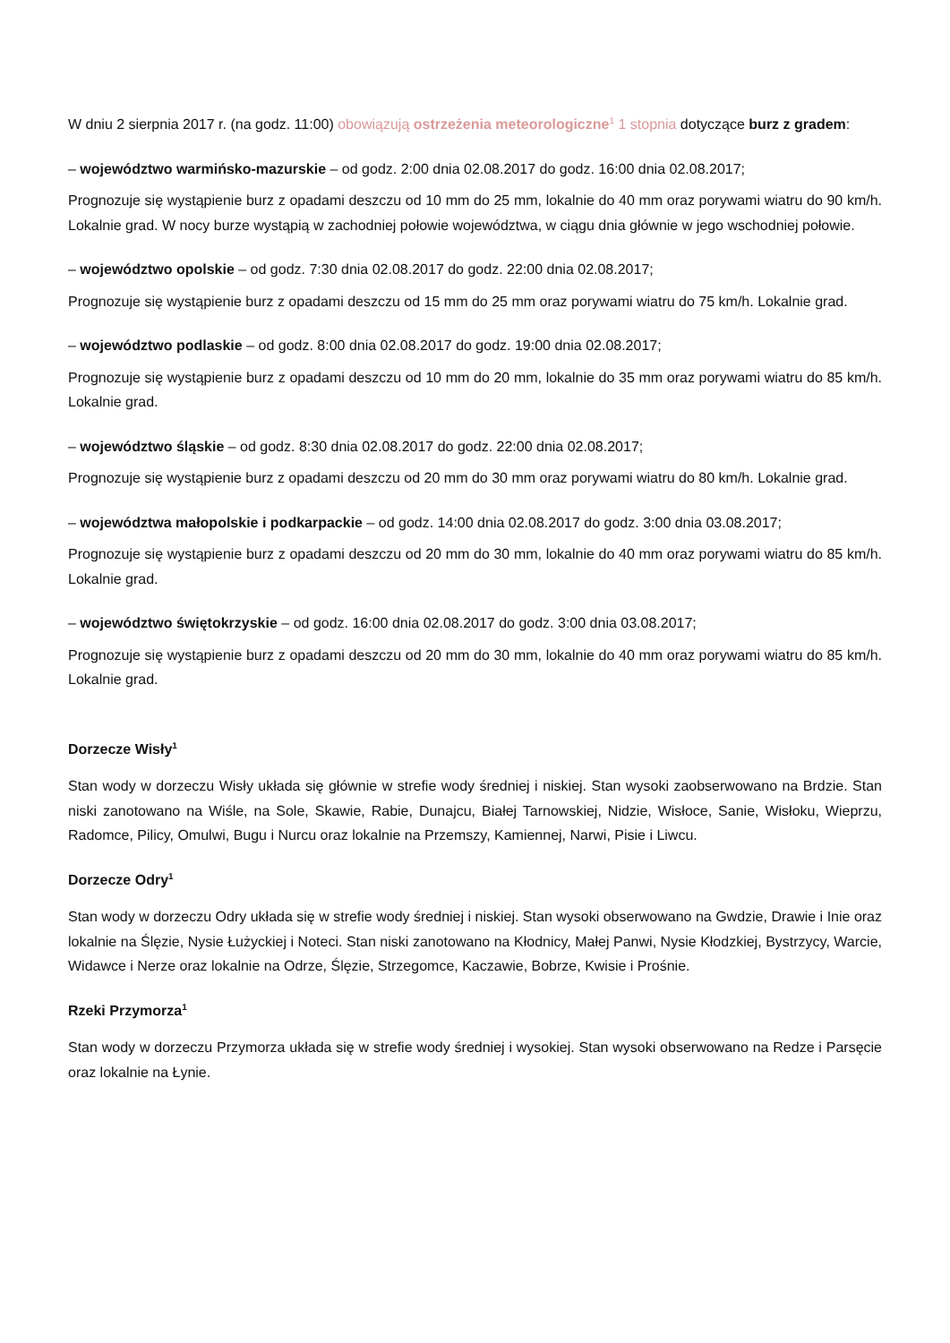W dniu 2 sierpnia 2017 r. (na godz. 11:00) obowiązują ostrzeżenia meteorologiczne<sup>1</sup> 1 stopnia dotyczące burz z gradem:
– województwo warmińsko-mazurskie – od godz. 2:00 dnia 02.08.2017 do godz. 16:00 dnia 02.08.2017;
Prognozuje się wystąpienie burz z opadami deszczu od 10 mm do 25 mm, lokalnie do 40 mm oraz porywami wiatru do 90 km/h. Lokalnie grad. W nocy burze wystąpią w zachodniej połowie województwa, w ciągu dnia głównie w jego wschodniej połowie.
– województwo opolskie – od godz. 7:30 dnia 02.08.2017 do godz. 22:00 dnia 02.08.2017;
Prognozuje się wystąpienie burz z opadami deszczu od 15 mm do 25 mm oraz porywami wiatru do 75 km/h. Lokalnie grad.
– województwo podlaskie – od godz. 8:00 dnia 02.08.2017 do godz. 19:00 dnia 02.08.2017;
Prognozuje się wystąpienie burz z opadami deszczu od 10 mm do 20 mm, lokalnie do 35 mm oraz porywami wiatru do 85 km/h. Lokalnie grad.
– województwo śląskie – od godz. 8:30 dnia 02.08.2017 do godz. 22:00 dnia 02.08.2017;
Prognozuje się wystąpienie burz z opadami deszczu od 20 mm do 30 mm oraz porywami wiatru do 80 km/h. Lokalnie grad.
– województwa małopolskie i podkarpackie – od godz. 14:00 dnia 02.08.2017 do godz. 3:00 dnia 03.08.2017;
Prognozuje się wystąpienie burz z opadami deszczu od 20 mm do 30 mm, lokalnie do 40 mm oraz porywami wiatru do 85 km/h. Lokalnie grad.
– województwo świętokrzyskie – od godz. 16:00 dnia 02.08.2017 do godz. 3:00 dnia 03.08.2017;
Prognozuje się wystąpienie burz z opadami deszczu od 20 mm do 30 mm, lokalnie do 40 mm oraz porywami wiatru do 85 km/h. Lokalnie grad.
Dorzecze Wisły<sup>1</sup>
Stan wody w dorzeczu Wisły układa się głównie w strefie wody średniej i niskiej. Stan wysoki zaobserwowano na Brdzie. Stan niski zanotowano na Wiśle, na Sole, Skawie, Rabie, Dunajcu, Białej Tarnowskiej, Nidzie, Wisłoce, Sanie, Wisłoku, Wieprzu, Radomce, Pilicy, Omulwi, Bugu i Nurcu oraz lokalnie na Przemszy, Kamiennej, Narwi, Pisie i Liwcu.
Dorzecze Odry<sup>1</sup>
Stan wody w dorzeczu Odry układa się w strefie wody średniej i niskiej. Stan wysoki obserwowano na Gwdzie, Drawie i Inie oraz lokalnie na Ślęzie, Nysie Łużyckiej i Noteci. Stan niski zanotowano na Kłodnicy, Małej Panwi, Nysie Kłodzkiej, Bystrzycy, Warcie, Widawce i Nerze oraz lokalnie na Odrze, Ślęzie, Strzegomce, Kaczawie, Bobrze, Kwisie i Prośnie.
Rzeki Przymorza<sup>1</sup>
Stan wody w dorzeczu Przymorza układa się w strefie wody średniej i wysokiej. Stan wysoki obserwowano na Redze i Parsęcie oraz lokalnie na Łynie.